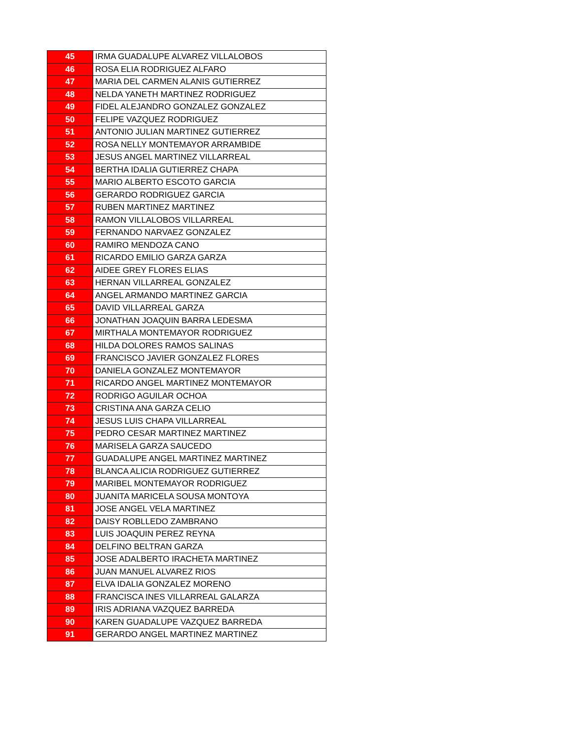| 45 | IRMA GUADALUPE ALVAREZ VILLALOBOS |
| 46 | ROSA ELIA RODRIGUEZ ALFARO |
| 47 | MARIA DEL CARMEN ALANIS GUTIERREZ |
| 48 | NELDA YANETH MARTINEZ RODRIGUEZ |
| 49 | FIDEL ALEJANDRO GONZALEZ GONZALEZ |
| 50 | FELIPE VAZQUEZ RODRIGUEZ |
| 51 | ANTONIO JULIAN MARTINEZ GUTIERREZ |
| 52 | ROSA NELLY MONTEMAYOR ARRAMBIDE |
| 53 | JESUS ANGEL MARTINEZ VILLARREAL |
| 54 | BERTHA IDALIA GUTIERREZ CHAPA |
| 55 | MARIO ALBERTO ESCOTO GARCIA |
| 56 | GERARDO RODRIGUEZ GARCIA |
| 57 | RUBEN MARTINEZ MARTINEZ |
| 58 | RAMON VILLALOBOS VILLARREAL |
| 59 | FERNANDO NARVAEZ GONZALEZ |
| 60 | RAMIRO MENDOZA CANO |
| 61 | RICARDO EMILIO GARZA GARZA |
| 62 | AIDEE GREY FLORES ELIAS |
| 63 | HERNAN VILLARREAL GONZALEZ |
| 64 | ANGEL ARMANDO MARTINEZ GARCIA |
| 65 | DAVID VILLARREAL GARZA |
| 66 | JONATHAN JOAQUIN BARRA LEDESMA |
| 67 | MIRTHALA MONTEMAYOR RODRIGUEZ |
| 68 | HILDA DOLORES RAMOS SALINAS |
| 69 | FRANCISCO JAVIER GONZALEZ FLORES |
| 70 | DANIELA GONZALEZ MONTEMAYOR |
| 71 | RICARDO ANGEL MARTINEZ MONTEMAYOR |
| 72 | RODRIGO AGUILAR OCHOA |
| 73 | CRISTINA ANA GARZA CELIO |
| 74 | JESUS LUIS CHAPA VILLARREAL |
| 75 | PEDRO CESAR MARTINEZ MARTINEZ |
| 76 | MARISELA GARZA SAUCEDO |
| 77 | GUADALUPE ANGEL MARTINEZ MARTINEZ |
| 78 | BLANCA ALICIA RODRIGUEZ GUTIERREZ |
| 79 | MARIBEL MONTEMAYOR RODRIGUEZ |
| 80 | JUANITA MARICELA SOUSA MONTOYA |
| 81 | JOSE ANGEL VELA MARTINEZ |
| 82 | DAISY ROBLLEDO ZAMBRANO |
| 83 | LUIS JOAQUIN PEREZ REYNA |
| 84 | DELFINO BELTRAN GARZA |
| 85 | JOSE ADALBERTO IRACHETA MARTINEZ |
| 86 | JUAN MANUEL ALVAREZ RIOS |
| 87 | ELVA IDALIA GONZALEZ MORENO |
| 88 | FRANCISCA INES VILLARREAL GALARZA |
| 89 | IRIS ADRIANA VAZQUEZ BARREDA |
| 90 | KAREN GUADALUPE VAZQUEZ BARREDA |
| 91 | GERARDO ANGEL MARTINEZ MARTINEZ |